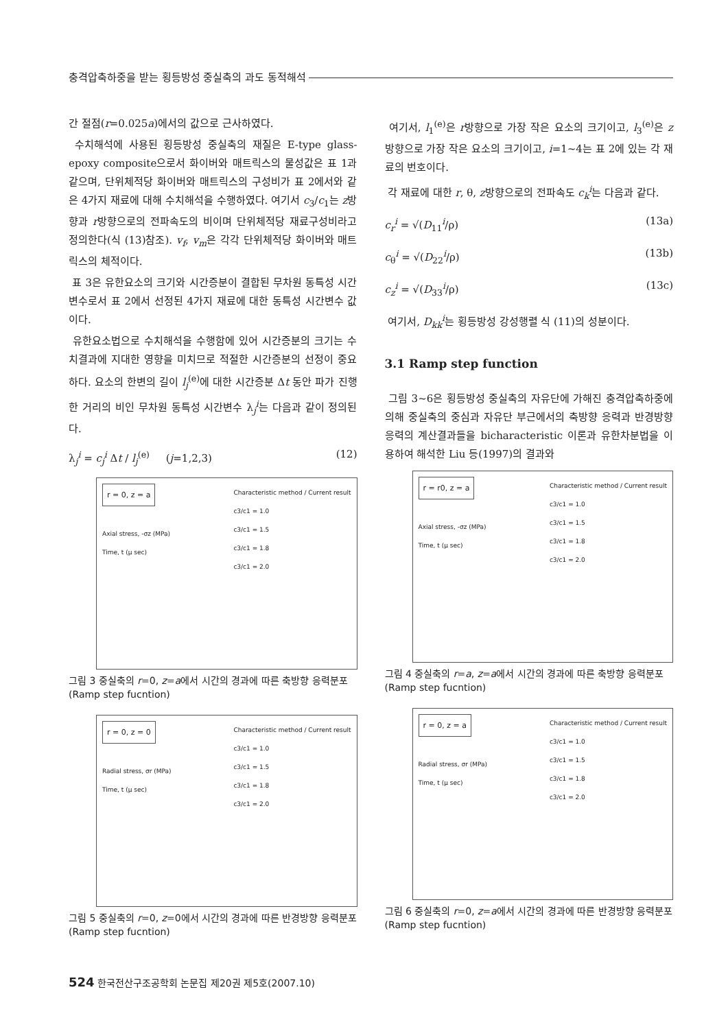충격압축하중을 받는 횡등방성 중실축의 과도 동적해석
간 절점(r=0.025a)에서의 값으로 근사하였다.
수치해석에 사용된 횡등방성 중실축의 재질은 E-type glass-epoxy composite으로서 화이버와 매트릭스의 물성값은 표 1과 같으며, 단위체적당 화이버와 매트릭스의 구성비가 표 2에서와 같은 4가지 재료에 대해 수치해석을 수행하였다. 여기서 c<sub>3</sub>/c<sub>1</sub>는 z방향과 r방향으로의 전파속도의 비이며 단위체적당 재료구성비라고 정의한다(식 (13)참조). v<sub>f</sub>, v<sub>m</sub>은 각각 단위체적당 화이버와 매트릭스의 체적이다.
표 3은 유한요소의 크기와 시간증분이 결합된 무차원 동특성 시간변수로서 표 2에서 선정된 4가지 재료에 대한 동특성 시간변수 값이다.
유한요소법으로 수치해석을 수행함에 있어 시간증분의 크기는 수치결과에 지대한 영향을 미치므로 적절한 시간증분의 선정이 중요하다. 요소의 한변의 길이 l<sub>j</sub><sup>(e)</sup>에 대한 시간증분 Δt 동안 파가 진행한 거리의 비인 무차원 동특성 시간변수 λ<sub>j</sub><sup>i</sup>는 다음과 같이 정의된다.
λ<sub>j</sub><sup>i</sup> = c<sub>j</sub><sup>i</sup> Δt / l<sub>j</sub><sup>(e)</sup> (j=1,2,3) (12)
r = 0, z = a
Characteristic method / Current result
c3/c1 = 1.0
c3/c1 = 1.5
c3/c1 = 1.8
c3/c1 = 2.0
Axial stress, -σz (MPa)
Time, t (μ sec)
그림 3 중실축의 r=0, z=a에서 시간의 경과에 따른 축방향 응력분포 (Ramp step fucntion)
r = 0, z = 0
Characteristic method / Current result
c3/c1 = 1.0
c3/c1 = 1.5
c3/c1 = 1.8
c3/c1 = 2.0
Radial stress, σr (MPa)
Time, t (μ sec)
그림 5 중실축의 r=0, z=0에서 시간의 경과에 따른 반경방향 응력분포 (Ramp step fucntion)
여기서, l<sub>1</sub><sup>(e)</sup>은 r방향으로 가장 작은 요소의 크기이고, l<sub>3</sub><sup>(e)</sup>은 z방향으로 가장 작은 요소의 크기이고, i=1~4는 표 2에 있는 각 재료의 번호이다.
각 재료에 대한 r, θ, z방향으로의 전파속도 c<sub>k</sub><sup>i</sup>는 다음과 같다.
c<sub>r</sub><sup>i</sup> = √(D<sub>11</sub><sup>i</sup>/ρ) (13a)
c<sub>θ</sub><sup>i</sup> = √(D<sub>22</sub><sup>i</sup>/ρ) (13b)
c<sub>z</sub><sup>i</sup> = √(D<sub>33</sub><sup>i</sup>/ρ) (13c)
여기서, D<sub>kk</sub><sup>i</sup>는 횡등방성 강성행렬 식 (11)의 성분이다.
3.1 Ramp step function
그림 3~6은 횡등방성 중실축의 자유단에 가해진 충격압축하중에 의해 중실축의 중심과 자유단 부근에서의 축방향 응력과 반경방향 응력의 계산결과들을 bicharacteristic 이론과 유한차분법을 이용하여 해석한 Liu 등(1997)의 결과와
r = r0, z = a
Characteristic method / Current result
c3/c1 = 1.0
c3/c1 = 1.5
c3/c1 = 1.8
c3/c1 = 2.0
Axial stress, -σz (MPa)
Time, t (μ sec)
그림 4 중실축의 r=a, z=a에서 시간의 경과에 따른 축방향 응력분포 (Ramp step fucntion)
r = 0, z = a
Characteristic method / Current result
c3/c1 = 1.0
c3/c1 = 1.5
c3/c1 = 1.8
c3/c1 = 2.0
Radial stress, σr (MPa)
Time, t (μ sec)
그림 6 중실축의 r=0, z=a에서 시간의 경과에 따른 반경방향 응력분포 (Ramp step fucntion)
524 한국전산구조공학회 논문집 제20권 제5호(2007.10)